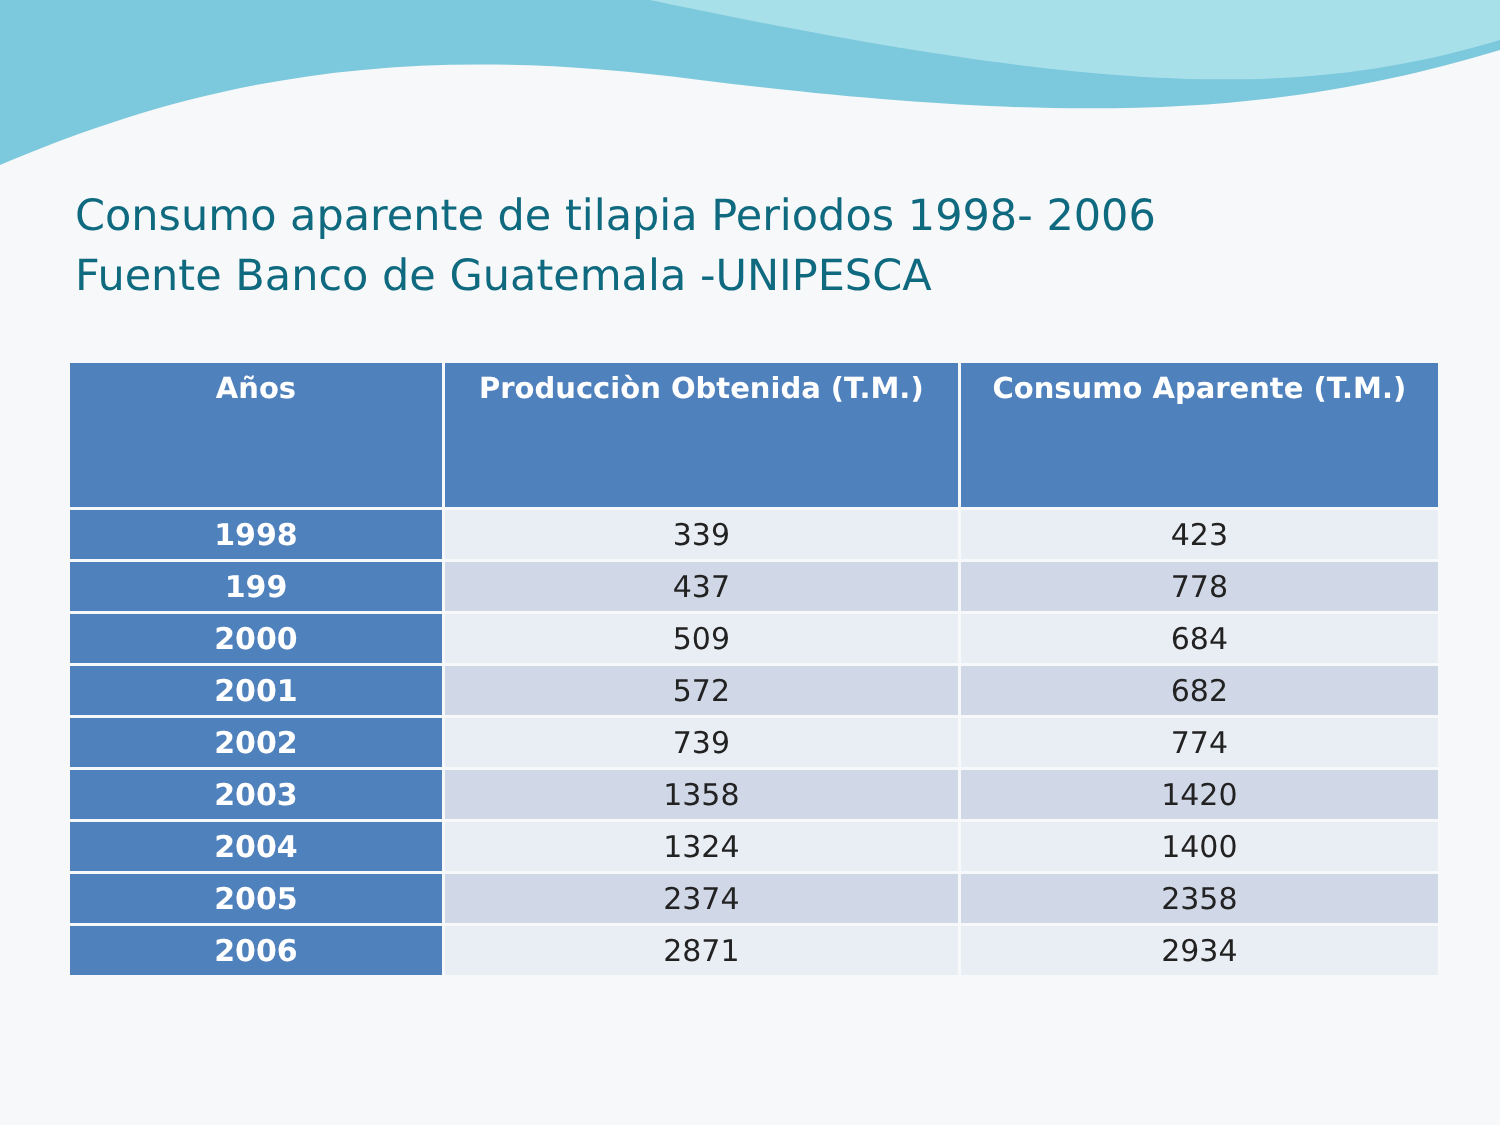Consumo aparente de tilapia Periodos 1998- 2006
Fuente Banco de Guatemala -UNIPESCA
| Años | Producciòn Obtenida (T.M.) | Consumo Aparente (T.M.) |
| --- | --- | --- |
| 1998 | 339 | 423 |
| 199 | 437 | 778 |
| 2000 | 509 | 684 |
| 2001 | 572 | 682 |
| 2002 | 739 | 774 |
| 2003 | 1358 | 1420 |
| 2004 | 1324 | 1400 |
| 2005 | 2374 | 2358 |
| 2006 | 2871 | 2934 |